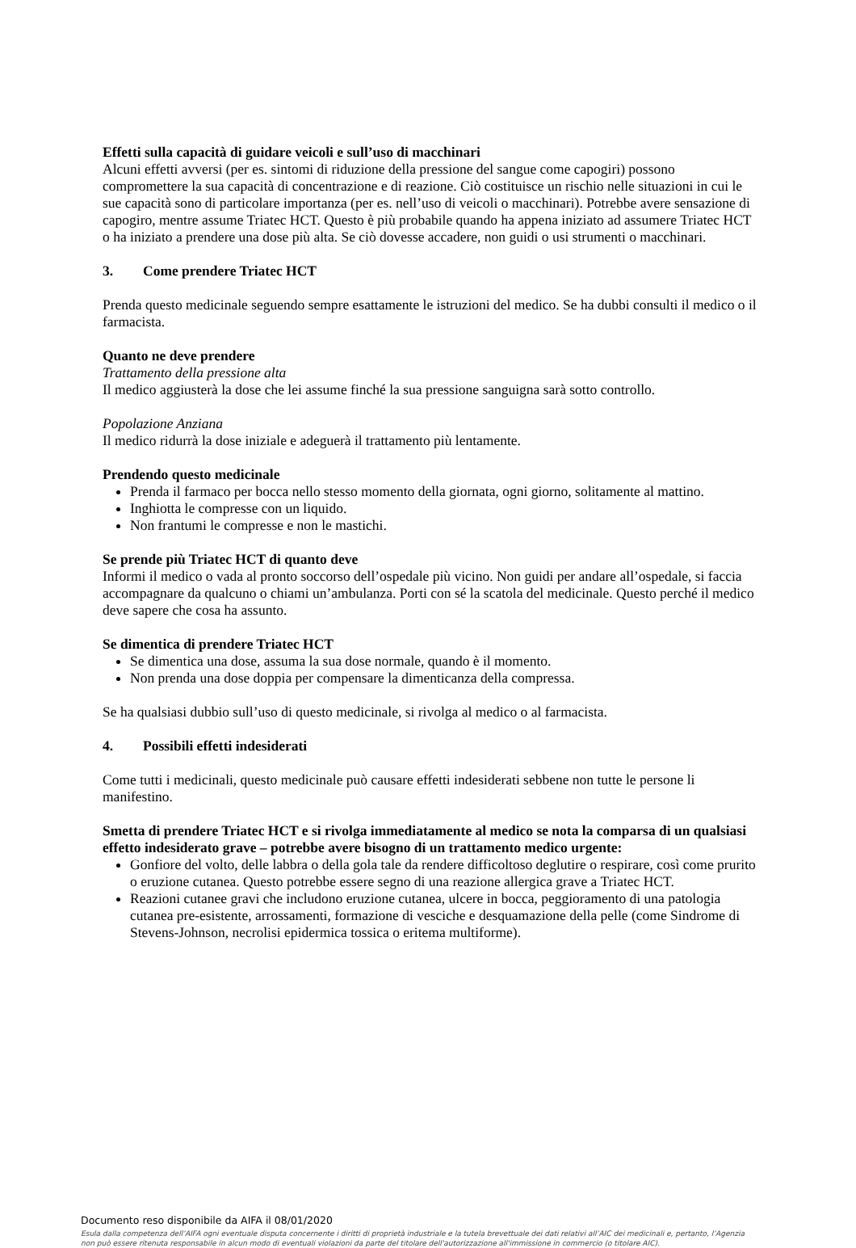Effetti sulla capacità di guidare veicoli e sull’uso di macchinari
Alcuni effetti avversi (per es. sintomi di riduzione della pressione del sangue come capogiri) possono compromettere la sua capacità di concentrazione e di reazione. Ciò costituisce un rischio nelle situazioni in cui le sue capacità sono di particolare importanza (per es. nell’uso di veicoli o macchinari). Potrebbe avere sensazione di capogiro, mentre assume Triatec HCT. Questo è più probabile quando ha appena iniziato ad assumere Triatec HCT o ha iniziato a prendere una dose più alta. Se ciò dovesse accadere, non guidi o usi strumenti o macchinari.
3. Come prendere Triatec HCT
Prenda questo medicinale seguendo sempre esattamente le istruzioni del medico. Se ha dubbi consulti il medico o il farmacista.
Quanto ne deve prendere
Trattamento della pressione alta
Il medico aggiusterà la dose che lei assume finché la sua pressione sanguigna sarà sotto controllo.
Popolazione Anziana
Il medico ridurrà la dose iniziale e adeguerà il trattamento più lentamente.
Prendendo questo medicinale
Prenda il farmaco per bocca nello stesso momento della giornata, ogni giorno, solitamente al mattino.
Inghiotta le compresse con un liquido.
Non frantumi le compresse e non le mastichi.
Se prende più Triatec HCT di quanto deve
Informi il medico o vada al pronto soccorso dell’ospedale più vicino. Non guidi per andare all’ospedale, si faccia accompagnare da qualcuno o chiami un’ambulanza. Porti con sé la scatola del medicinale. Questo perché il medico deve sapere che cosa ha assunto.
Se dimentica di prendere Triatec HCT
Se dimentica una dose, assuma la sua dose normale, quando è il momento.
Non prenda una dose doppia per compensare la dimenticanza della compressa.
Se ha qualsiasi dubbio sull’uso di questo medicinale, si rivolga al medico o al farmacista.
4. Possibili effetti indesiderati
Come tutti i medicinali, questo medicinale può causare effetti indesiderati sebbene non tutte le persone li manifestino.
Smetta di prendere Triatec HCT e si rivolga immediatamente al medico se nota la comparsa di un qualsiasi effetto indesiderato grave – potrebbe avere bisogno di un trattamento medico urgente:
Gonfiore del volto, delle labbra o della gola tale da rendere difficoltoso deglutire o respirare, così come prurito o eruzione cutanea. Questo potrebbe essere segno di una reazione allergica grave a Triatec HCT.
Reazioni cutanee gravi che includono eruzione cutanea, ulcere in bocca, peggioramento di una patologia cutanea pre-esistente, arrossamenti, formazione di vesciche e desquamazione della pelle (come Sindrome di Stevens-Johnson, necrolisi epidermica tossica o eritema multiforme).
Documento reso disponibile da AIFA il 08/01/2020
Esula dalla competenza dell’AIFA ogni eventuale disputa concernente i diritti di proprietà industriale e la tutela brevettuale dei dati relativi all’AIC dei medicinali e, pertanto, l’Agenzia non può essere ritenuta responsabile in alcun modo di eventuali violazioni da parte del titolare dell'autorizzazione all'immissione in commercio (o titolare AIC).